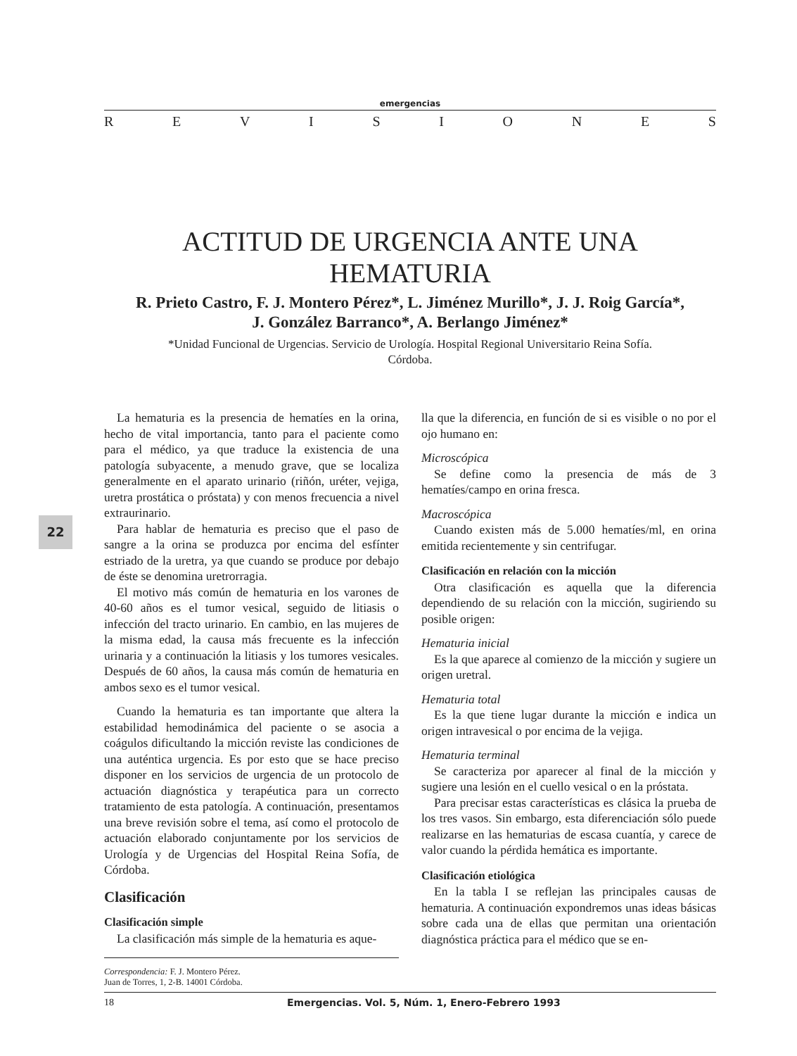emergencias
REVISIONES
ACTITUD DE URGENCIA ANTE UNA HEMATURIA
R. Prieto Castro, F. J. Montero Pérez*, L. Jiménez Murillo*, J. J. Roig García*,
J. González Barranco*, A. Berlango Jiménez*
*Unidad Funcional de Urgencias. Servicio de Urología. Hospital Regional Universitario Reina Sofía.
Córdoba.
La hematuria es la presencia de hematíes en la orina, hecho de vital importancia, tanto para el paciente como para el médico, ya que traduce la existencia de una patología subyacente, a menudo grave, que se localiza generalmente en el aparato urinario (riñón, uréter, vejiga, uretra prostática o próstata) y con menos frecuencia a nivel extraurinario.
Para hablar de hematuria es preciso que el paso de sangre a la orina se produzca por encima del esfínter estriado de la uretra, ya que cuando se produce por debajo de éste se denomina uretrorragia.
El motivo más común de hematuria en los varones de 40-60 años es el tumor vesical, seguido de litiasis o infección del tracto urinario. En cambio, en las mujeres de la misma edad, la causa más frecuente es la infección urinaria y a continuación la litiasis y los tumores vesicales. Después de 60 años, la causa más común de hematuria en ambos sexo es el tumor vesical.
Cuando la hematuria es tan importante que altera la estabilidad hemodinámica del paciente o se asocia a coágulos dificultando la micción reviste las condiciones de una auténtica urgencia. Es por esto que se hace preciso disponer en los servicios de urgencia de un protocolo de actuación diagnóstica y terapéutica para un correcto tratamiento de esta patología. A continuación, presentamos una breve revisión sobre el tema, así como el protocolo de actuación elaborado conjuntamente por los servicios de Urología y de Urgencias del Hospital Reina Sofía, de Córdoba.
Clasificación
Clasificación simple
La clasificación más simple de la hematuria es aque-
Correspondencia: F. J. Montero Pérez.
Juan de Torres, 1, 2-B. 14001 Córdoba.
lla que la diferencia, en función de si es visible o no por el ojo humano en:
Microscópica
Se define como la presencia de más de 3 hematíes/campo en orina fresca.
Macroscópica
Cuando existen más de 5.000 hematíes/ml, en orina emitida recientemente y sin centrifugar.
Clasificación en relación con la micción
Otra clasificación es aquella que la diferencia dependiendo de su relación con la micción, sugiriendo su posible origen:
Hematuria inicial
Es la que aparece al comienzo de la micción y sugiere un origen uretral.
Hematuria total
Es la que tiene lugar durante la micción e indica un origen intravesical o por encima de la vejiga.
Hematuria terminal
Se caracteriza por aparecer al final de la micción y sugiere una lesión en el cuello vesical o en la próstata.
Para precisar estas características es clásica la prueba de los tres vasos. Sin embargo, esta diferenciación sólo puede realizarse en las hematurias de escasa cuantía, y carece de valor cuando la pérdida hemática es importante.
Clasificación etiológica
En la tabla I se reflejan las principales causas de hematuria. A continuación expondremos unas ideas básicas sobre cada una de ellas que permitan una orientación diagnóstica práctica para el médico que se en-
18 Emergencias. Vol. 5, Núm. 1, Enero-Febrero 1993
22